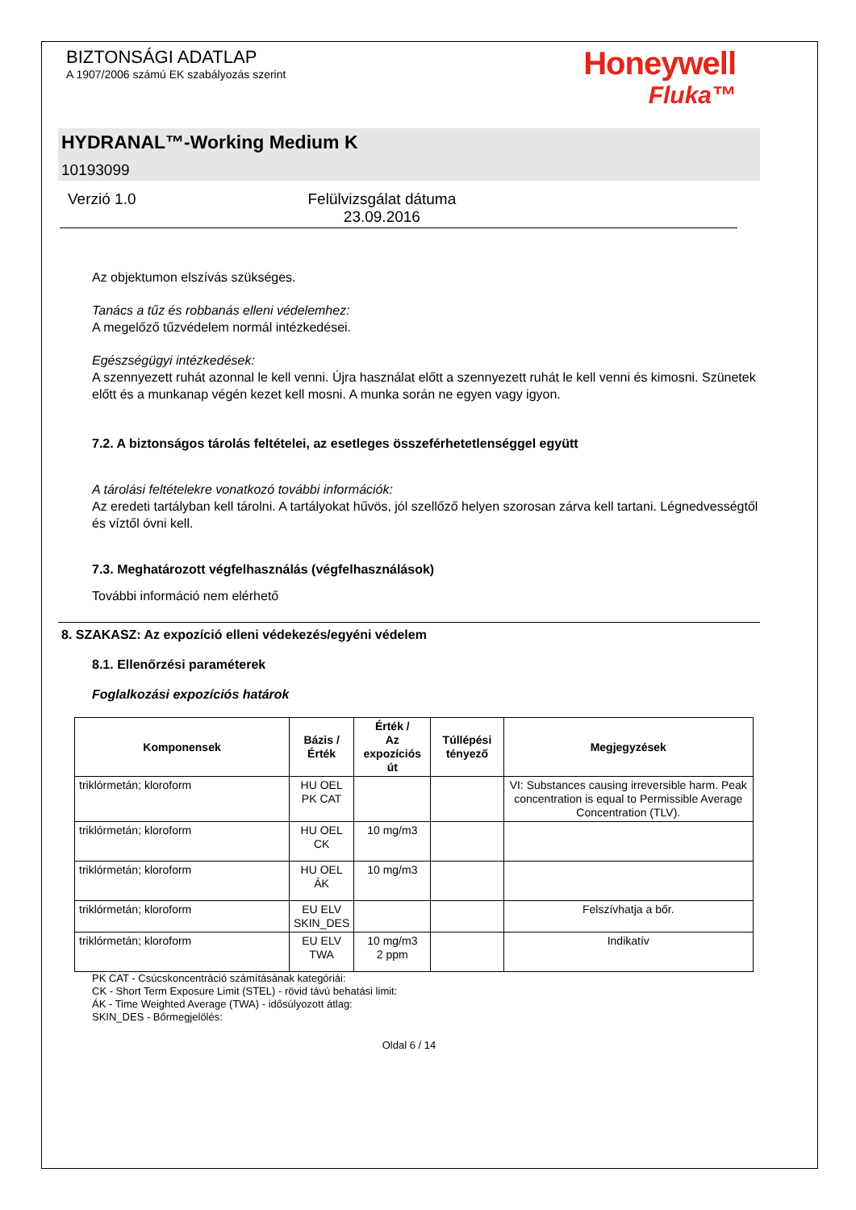BIZTONSÁGI ADATLAP
A 1907/2006 számú EK szabályozás szerint
Honeywell
Fluka™
HYDRANAL™-Working Medium K
10193099
Verzió 1.0 Felülvizsgálat dátuma
23.09.2016
Az objektumon elszívás szükséges.
Tanács a tűz és robbanás elleni védelemhez:
A megelőző tűzvédelem normál intézkedései.
Egészségügyi intézkedések:
A szennyezett ruhát azonnal le kell venni. Újra használat előtt a szennyezett ruhát le kell venni és kimosni. Szünetek előtt és a munkanap végén kezet kell mosni. A munka során ne egyen vagy igyon.
7.2. A biztonságos tárolás feltételei, az esetleges összeférhetetlenséggel együtt
A tárolási feltételekre vonatkozó további információk:
Az eredeti tartályban kell tárolni. A tartályokat hűvös, jól szellőző helyen szorosan zárva kell tartani. Légnedvességtől és víztől óvni kell.
7.3. Meghatározott végfelhasználás (végfelhasználások)
További információ nem elérhető
8. SZAKASZ: Az expozíció elleni védekezés/egyéni védelem
8.1. Ellenőrzési paraméterek
Foglalkozási expozíciós határok
| Komponensek | Bázis / Érték | Érték / Az expozíciós út | Túllépési tényező | Megjegyzések |
| --- | --- | --- | --- | --- |
| triklórmetán; kloroform | HU OEL PK CAT | | | VI: Substances causing irreversible harm. Peak concentration is equal to Permissible Average Concentration (TLV). |
| triklórmetán; kloroform | HU OEL CK | 10 mg/m3 | | |
| triklórmetán; kloroform | HU OEL ÁK | 10 mg/m3 | | |
| triklórmetán; kloroform | EU ELV SKIN_DES | | | Felszívhatja a bőr. |
| triklórmetán; kloroform | EU ELV TWA | 10 mg/m3 2 ppm | | Indikatív |
PK CAT - Csúcskoncentráció számításának kategóriái:
CK - Short Term Exposure Limit (STEL) - rövid távú behatási limit:
ÁK - Time Weighted Average (TWA) - idősúlyozott átlag:
SKIN_DES - Bőrmegjelölés:
Oldal 6 / 14